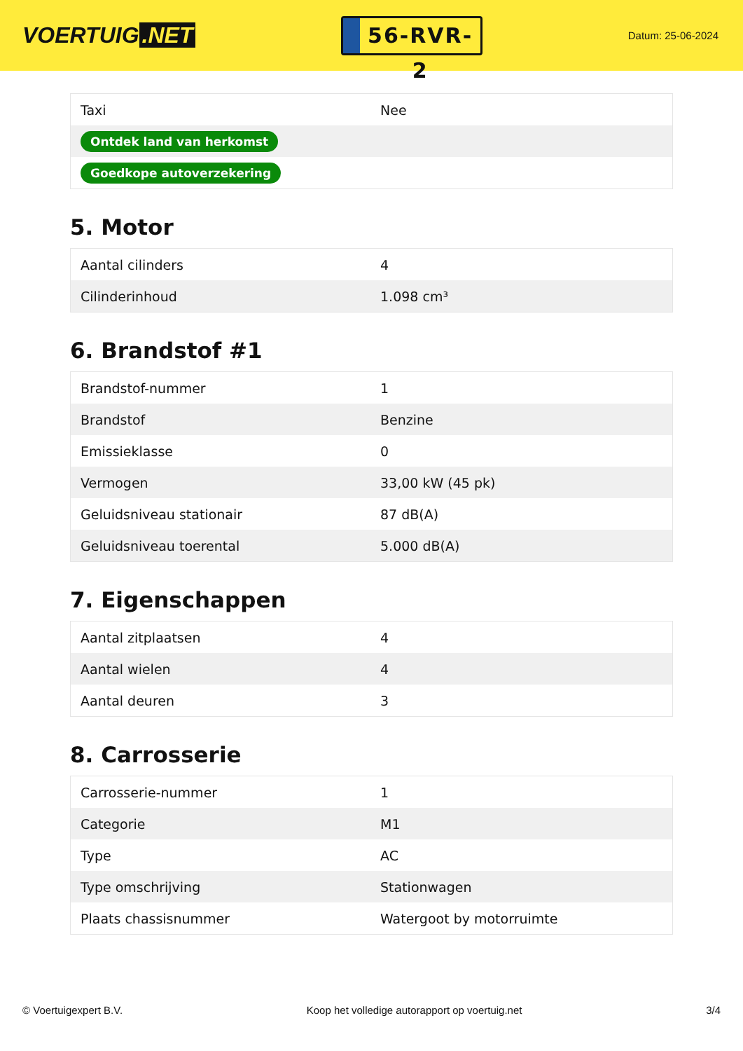VOERTUIG.NET
56-RVR-2
Datum: 25-06-2024
| Taxi | Nee |
| Ontdek land van herkomst | |
| Goedkope autoverzekering | |
5. Motor
| Aantal cilinders | 4 |
| Cilinderinhoud | 1.098 cm³ |
6. Brandstof #1
| Brandstof-nummer | 1 |
| Brandstof | Benzine |
| Emissieklasse | 0 |
| Vermogen | 33,00 kW (45 pk) |
| Geluidsniveau stationair | 87 dB(A) |
| Geluidsniveau toerental | 5.000 dB(A) |
7. Eigenschappen
| Aantal zitplaatsen | 4 |
| Aantal wielen | 4 |
| Aantal deuren | 3 |
8. Carrosserie
| Carrosserie-nummer | 1 |
| Categorie | M1 |
| Type | AC |
| Type omschrijving | Stationwagen |
| Plaats chassisnummer | Watergoot by motorruimte |
© Voertuigexpert B.V. Koop het volledige autorapport op voertuig.net 3/4